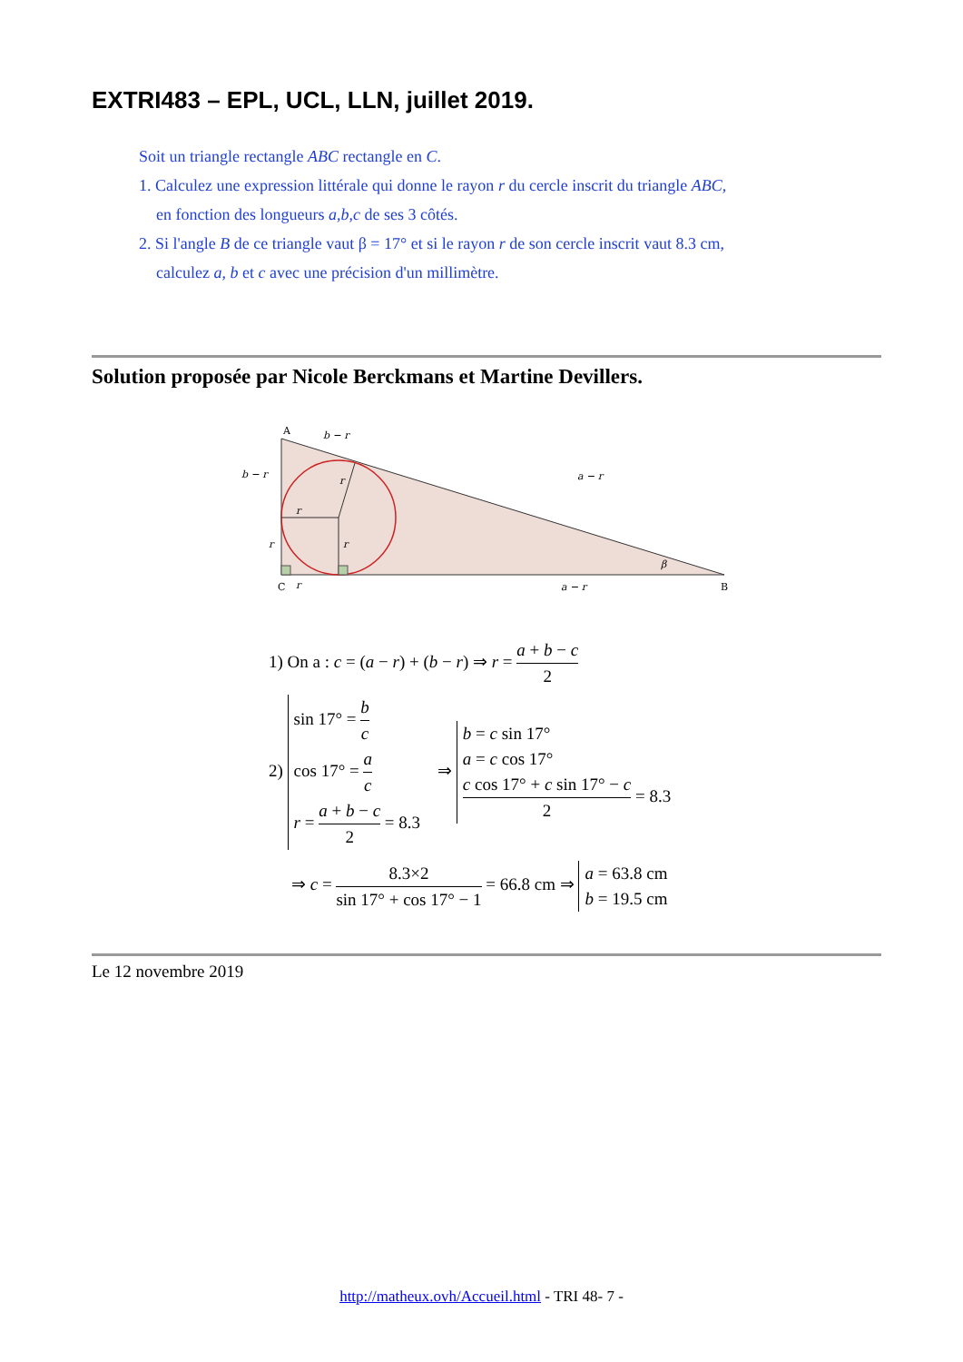EXTRI483 – EPL, UCL, LLN, juillet 2019.
Soit un triangle rectangle ABC rectangle en C.
1. Calculez une expression littérale qui donne le rayon r du cercle inscrit du triangle ABC,
en fonction des longueurs a,b,c de ses 3 côtés.
2. Si l'angle B de ce triangle vaut β = 17° et si le rayon r de son cercle inscrit vaut 8.3 cm,
calculez a, b et c avec une précision d'un millimètre.
Solution proposée par Nicole Berckmans et Martine Devillers.
A
C
B
b − r
b − r
a − r
a − r
r
r
r
r
r
β
1) On a : c = (a − r) + (b − r) ⇒ r = a + b − c 2
2) sin 17° = b c
cos 17° = a c
r = a + b − c 2 = 8.3 ⇒ b = c sin 17°
a = c cos 17°
c cos 17° + c sin 17° − c 2 = 8.3
⇒ c = 8.3×2 sin 17° + cos 17° − 1 = 66.8 cm ⇒ a = 63.8 cm
b = 19.5 cm
Le 12 novembre 2019
http://matheux.ovh/Accueil.html - TRI 48- 7 -